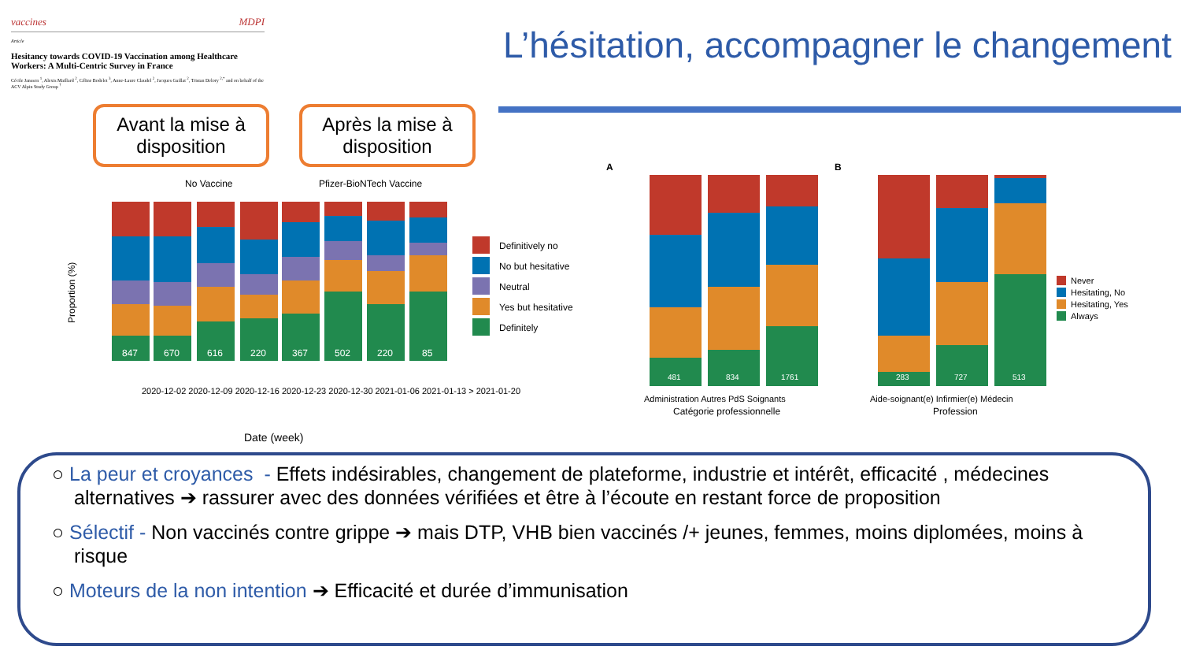vaccines MDPI
Article
Hesitancy towards COVID-19 Vaccination among Healthcare Workers: A Multi-Centric Survey in France
Cécile Janssen <sup>1</sup>, Alexis Maillard <sup>2</sup>, Céline Bodelet <sup>3</sup>, Anne-Laure Claudel <sup>2</sup>, Jacques Gaillat <sup>2</sup>, Tristan Delory <sup>2,*</sup> and on behalf of the ACV Alpin Study Group <sup>†</sup>
L’hésitation, accompagner le changement
Avant la mise à disposition
Après la mise à disposition
No Vaccine
Pfizer-BioNTech Vaccine
Proportion (%)
847
670
616
220
367
502
220
85
Date (week)
2020-12-02 2020-12-09 2020-12-16 2020-12-23 2020-12-30 2021-01-06 2021-01-13 > 2021-01-20
Definitively no
No but hesitative
Neutral
Yes but hesitative
Definitely
A
481
834
1761
Administration Autres PdS Soignants
Catégorie professionnelle
B
283
727
513
Aide-soignant(e) Infirmier(e) Médecin
Profession
Never
Hesitating, No
Hesitating, Yes
Always
○ La peur et croyances - Effets indésirables, changement de plateforme, industrie et intérêt, efficacité , médecines alternatives ➔ rassurer avec des données vérifiées et être à l’écoute en restant force de proposition
○ Sélectif - Non vaccinés contre grippe ➔ mais DTP, VHB bien vaccinés /+ jeunes, femmes, moins diplomées, moins à risque
○ Moteurs de la non intention ➔ Efficacité et durée d’immunisation